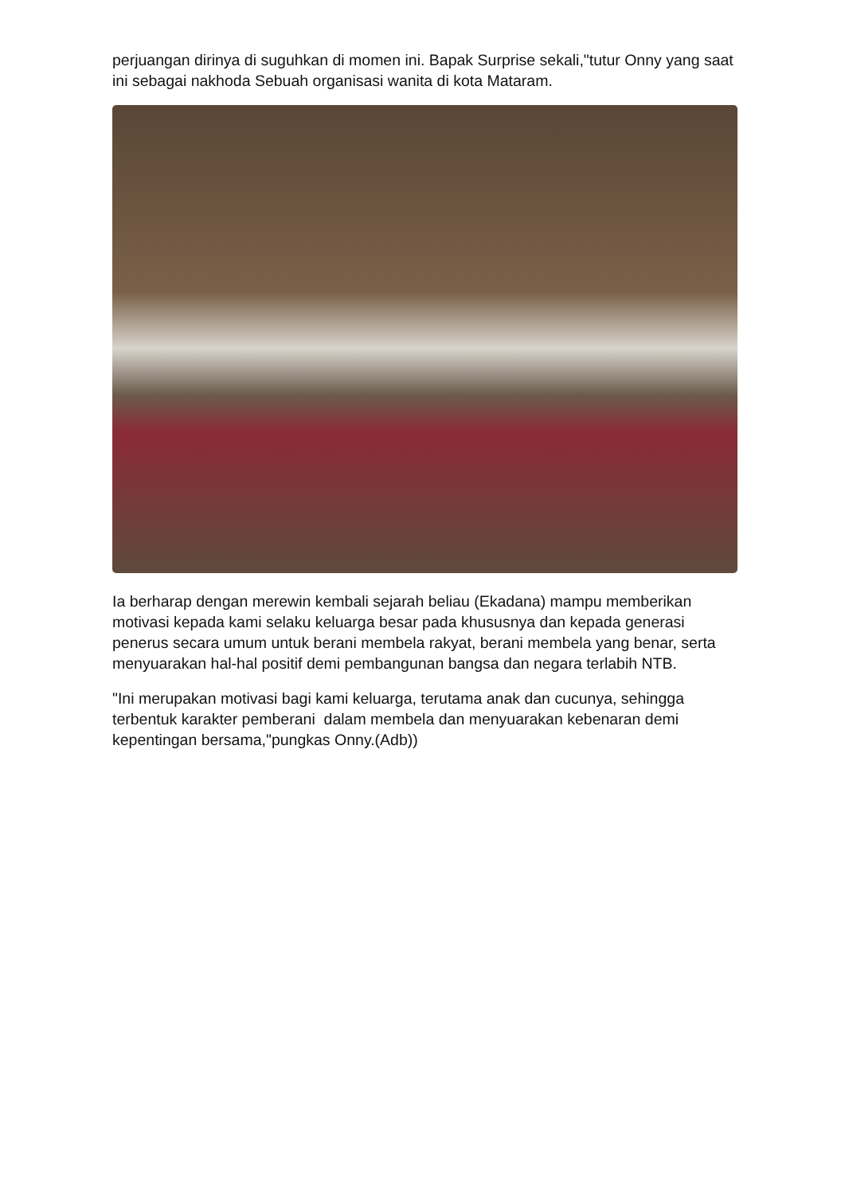perjuangan dirinya di suguhkan di momen ini. Bapak Surprise sekali,"tutur Onny yang saat ini sebagai nakhoda Sebuah organisasi wanita di kota Mataram.
Ia berharap dengan merewin kembali sejarah beliau (Ekadana) mampu memberikan motivasi kepada kami selaku keluarga besar pada khususnya dan kepada generasi penerus secara umum untuk berani membela rakyat, berani membela yang benar, serta menyuarakan hal-hal positif demi pembangunan bangsa dan negara terlabih NTB.
"Ini merupakan motivasi bagi kami keluarga, terutama anak dan cucunya, sehingga terbentuk karakter pemberani dalam membela dan menyuarakan kebenaran demi kepentingan bersama,"pungkas Onny.(Adb))